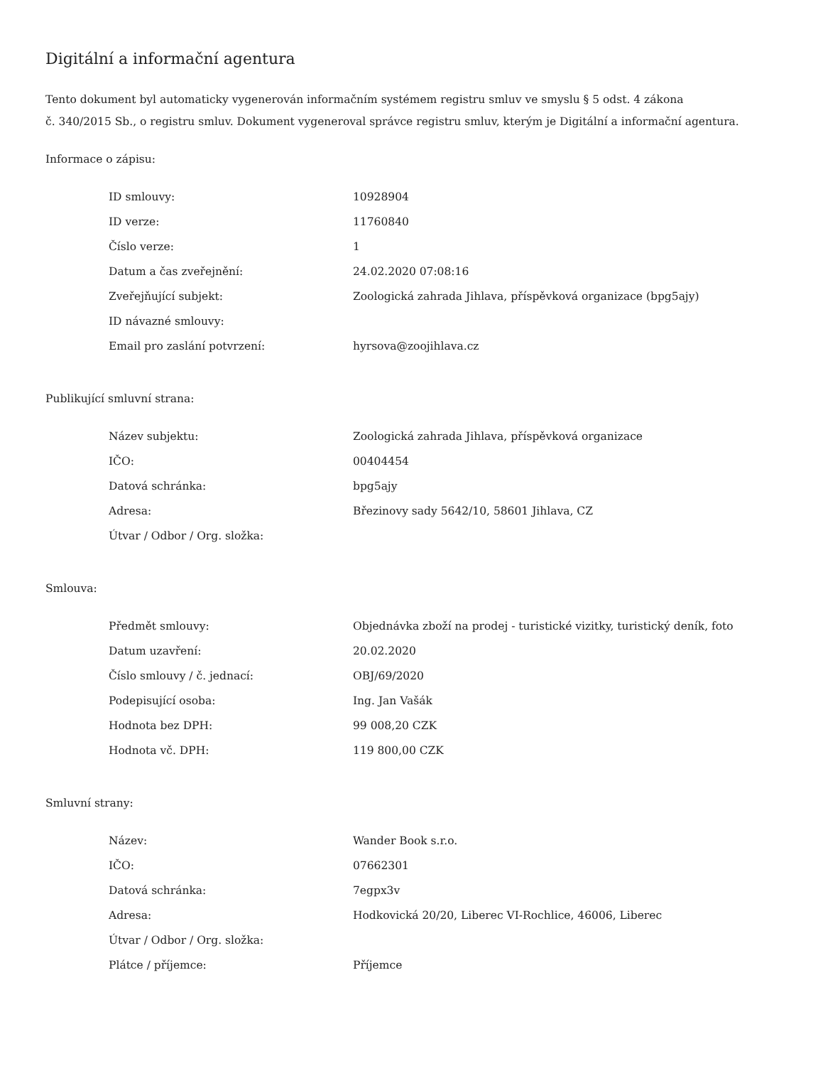Digitální a informační agentura
Tento dokument byl automaticky vygenerován informačním systémem registru smluv ve smyslu § 5 odst. 4 zákona
č. 340/2015 Sb., o registru smluv. Dokument vygeneroval správce registru smluv, kterým je Digitální a informační agentura.
Informace o zápisu:
| ID smlouvy: | 10928904 |
| ID verze: | 11760840 |
| Číslo verze: | 1 |
| Datum a čas zveřejnění: | 24.02.2020 07:08:16 |
| Zveřejňující subjekt: | Zoologická zahrada Jihlava, příspěvková organizace (bpg5ajy) |
| ID návazné smlouvy: | |
| Email pro zaslání potvrzení: | hyrsova@zoojihlava.cz |
Publikující smluvní strana:
| Název subjektu: | Zoologická zahrada Jihlava, příspěvková organizace |
| IČO: | 00404454 |
| Datová schránka: | bpg5ajy |
| Adresa: | Březinovy sady 5642/10, 58601 Jihlava, CZ |
| Útvar / Odbor / Org. složka: | |
Smlouva:
| Předmět smlouvy: | Objednávka zboží na prodej - turistické vizitky, turistický deník, foto |
| Datum uzavření: | 20.02.2020 |
| Číslo smlouvy / č. jednací: | OBJ/69/2020 |
| Podepisující osoba: | Ing. Jan Vašák |
| Hodnota bez DPH: | 99 008,20 CZK |
| Hodnota vč. DPH: | 119 800,00 CZK |
Smluvní strany:
| Název: | Wander Book s.r.o. |
| IČO: | 07662301 |
| Datová schránka: | 7egpx3v |
| Adresa: | Hodkovická 20/20, Liberec VI-Rochlice, 46006, Liberec |
| Útvar / Odbor / Org. složka: | |
| Plátce / příjemce: | Příjemce |